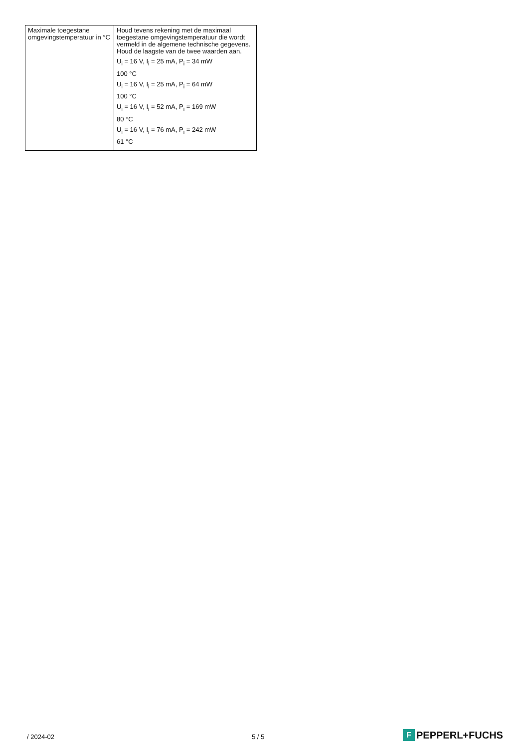| Maximale toegestane omgevingstemperatuur in °C | Houd tevens rekening met de maximaal toegestane omgevingstemperatuur die wordt vermeld in de algemene technische gegevens. Houd de laagste van de twee waarden aan. U<sub>i</sub> = 16 V, I<sub>i</sub> = 25 mA, P<sub>i</sub> = 34 mW 100 °C U<sub>i</sub> = 16 V, I<sub>i</sub> = 25 mA, P<sub>i</sub> = 64 mW 100 °C U<sub>i</sub> = 16 V, I<sub>i</sub> = 52 mA, P<sub>i</sub> = 169 mW 80 °C U<sub>i</sub> = 16 V, I<sub>i</sub> = 76 mA, P<sub>i</sub> = 242 mW 61 °C |
/ 2024-02 5 / 5 F PEPPERL+FUCHS